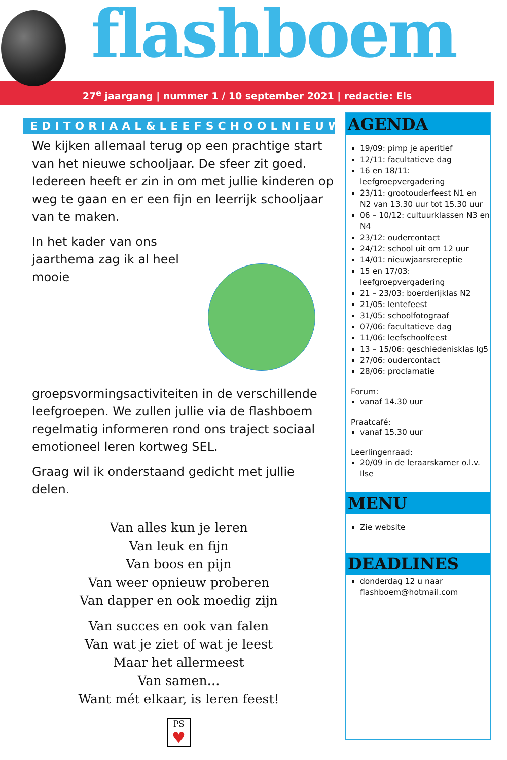flashboem
27<sup>e</sup> jaargang | nummer 1 / 10 september 2021 | redactie: Els
EDITORIAAL&LEEFSCHOOLNIEUWS
We kijken allemaal terug op een prachtige start van het nieuwe schooljaar. De sfeer zit goed. Iedereen heeft er zin in om met jullie kinderen op weg te gaan en er een fijn en leerrijk schooljaar van te maken.
In het kader van ons jaarthema zag ik al heel mooie groepsvormingsactiviteiten in de verschillende leefgroepen. We zullen jullie via de flashboem regelmatig informeren rond ons traject sociaal emotioneel leren kortweg SEL.
Graag wil ik onderstaand gedicht met jullie delen.
Van alles kun je leren
Van leuk en fijn
Van boos en pijn
Van weer opnieuw proberen
Van dapper en ook moedig zijn
Van succes en ook van falen
Van wat je ziet of wat je leest
Maar het allermeest
Van samen…
Want mét elkaar, is leren feest!
PS
♥
AGENDA
19/09: pimp je aperitief
12/11: facultatieve dag
16 en 18/11: leefgroepvergadering
23/11: grootouderfeest N1 en N2 van 13.30 uur tot 15.30 uur
06 – 10/12: cultuurklassen N3 en N4
23/12: oudercontact
24/12: school uit om 12 uur
14/01: nieuwjaarsreceptie
15 en 17/03: leefgroepvergadering
21 – 23/03: boerderijklas N2
21/05: lentefeest
31/05: schoolfotograaf
07/06: facultatieve dag
11/06: leefschoolfeest
13 – 15/06: geschiedenisklas lg5
27/06: oudercontact
28/06: proclamatie
Forum:
vanaf 14.30 uur
Praatcafé:
vanaf 15.30 uur
Leerlingenraad:
20/09 in de leraarskamer o.l.v. Ilse
MENU
Zie website
DEADLINES
donderdag 12 u naar flashboem@hotmail.com